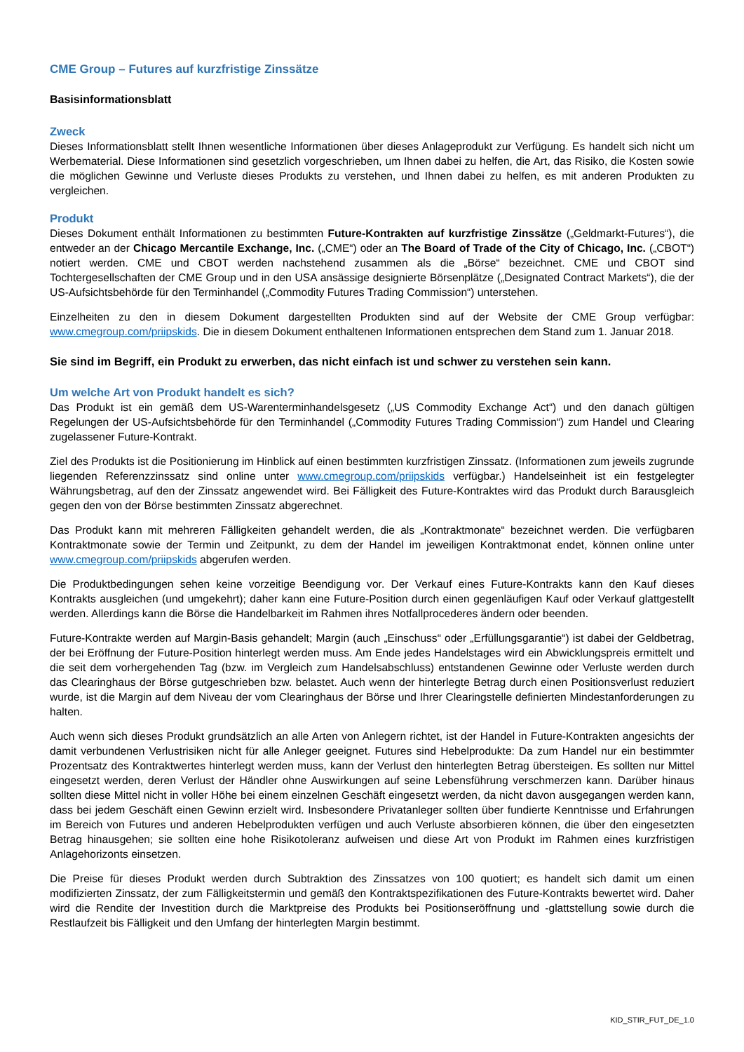CME Group – Futures auf kurzfristige Zinssätze
Basisinformationsblatt
Zweck
Dieses Informationsblatt stellt Ihnen wesentliche Informationen über dieses Anlageprodukt zur Verfügung. Es handelt sich nicht um Werbematerial. Diese Informationen sind gesetzlich vorgeschrieben, um Ihnen dabei zu helfen, die Art, das Risiko, die Kosten sowie die möglichen Gewinne und Verluste dieses Produkts zu verstehen, und Ihnen dabei zu helfen, es mit anderen Produkten zu vergleichen.
Produkt
Dieses Dokument enthält Informationen zu bestimmten Future-Kontrakten auf kurzfristige Zinssätze („Geldmarkt-Futures“), die entweder an der Chicago Mercantile Exchange, Inc. („CME“) oder an The Board of Trade of the City of Chicago, Inc. („CBOT“) notiert werden. CME und CBOT werden nachstehend zusammen als die „Börse“ bezeichnet. CME und CBOT sind Tochtergesellschaften der CME Group und in den USA ansässige designierte Börsenplätze („Designated Contract Markets“), die der US-Aufsichtsbehörde für den Terminhandel („Commodity Futures Trading Commission“) unterstehen.
Einzelheiten zu den in diesem Dokument dargestellten Produkten sind auf der Website der CME Group verfügbar: www.cmegroup.com/priipskids. Die in diesem Dokument enthaltenen Informationen entsprechen dem Stand zum 1. Januar 2018.
Sie sind im Begriff, ein Produkt zu erwerben, das nicht einfach ist und schwer zu verstehen sein kann.
Um welche Art von Produkt handelt es sich?
Das Produkt ist ein gemäß dem US-Warenterminhandelsgesetz („US Commodity Exchange Act“) und den danach gültigen Regelungen der US-Aufsichtsbehörde für den Terminhandel („Commodity Futures Trading Commission“) zum Handel und Clearing zugelassener Future-Kontrakt.
Ziel des Produkts ist die Positionierung im Hinblick auf einen bestimmten kurzfristigen Zinssatz. (Informationen zum jeweils zugrunde liegenden Referenzzinssatz sind online unter www.cmegroup.com/priipskids verfügbar.) Handelseinheit ist ein festgelegter Währungsbetrag, auf den der Zinssatz angewendet wird. Bei Fälligkeit des Future-Kontraktes wird das Produkt durch Barausgleich gegen den von der Börse bestimmten Zinssatz abgerechnet.
Das Produkt kann mit mehreren Fälligkeiten gehandelt werden, die als „Kontraktmonate“ bezeichnet werden. Die verfügbaren Kontraktmonate sowie der Termin und Zeitpunkt, zu dem der Handel im jeweiligen Kontraktmonat endet, können online unter www.cmegroup.com/priipskids abgerufen werden.
Die Produktbedingungen sehen keine vorzeitige Beendigung vor. Der Verkauf eines Future-Kontrakts kann den Kauf dieses Kontrakts ausgleichen (und umgekehrt); daher kann eine Future-Position durch einen gegenläufigen Kauf oder Verkauf glattgestellt werden. Allerdings kann die Börse die Handelbarkeit im Rahmen ihres Notfallprocederes ändern oder beenden.
Future-Kontrakte werden auf Margin-Basis gehandelt; Margin (auch „Einschuss“ oder „Erfüllungsgarantie“) ist dabei der Geldbetrag, der bei Eröffnung der Future-Position hinterlegt werden muss. Am Ende jedes Handelstages wird ein Abwicklungspreis ermittelt und die seit dem vorhergehenden Tag (bzw. im Vergleich zum Handelsabschluss) entstandenen Gewinne oder Verluste werden durch das Clearinghaus der Börse gutgeschrieben bzw. belastet. Auch wenn der hinterlegte Betrag durch einen Positionsverlust reduziert wurde, ist die Margin auf dem Niveau der vom Clearinghaus der Börse und Ihrer Clearingstelle definierten Mindestanforderungen zu halten.
Auch wenn sich dieses Produkt grundsätzlich an alle Arten von Anlegern richtet, ist der Handel in Future-Kontrakten angesichts der damit verbundenen Verlustrisiken nicht für alle Anleger geeignet. Futures sind Hebelprodukte: Da zum Handel nur ein bestimmter Prozentsatz des Kontraktwertes hinterlegt werden muss, kann der Verlust den hinterlegten Betrag übersteigen. Es sollten nur Mittel eingesetzt werden, deren Verlust der Händler ohne Auswirkungen auf seine Lebensführung verschmerzen kann. Darüber hinaus sollten diese Mittel nicht in voller Höhe bei einem einzelnen Geschäft eingesetzt werden, da nicht davon ausgegangen werden kann, dass bei jedem Geschäft einen Gewinn erzielt wird. Insbesondere Privatanleger sollten über fundierte Kenntnisse und Erfahrungen im Bereich von Futures und anderen Hebelprodukten verfügen und auch Verluste absorbieren können, die über den eingesetzten Betrag hinausgehen; sie sollten eine hohe Risikotoleranz aufweisen und diese Art von Produkt im Rahmen eines kurzfristigen Anlagehorizonts einsetzen.
Die Preise für dieses Produkt werden durch Subtraktion des Zinssatzes von 100 quotiert; es handelt sich damit um einen modifizierten Zinssatz, der zum Fälligkeitstermin und gemäß den Kontraktspezifikationen des Future-Kontrakts bewertet wird. Daher wird die Rendite der Investition durch die Marktpreise des Produkts bei Positionseröffnung und -glattstellung sowie durch die Restlaufzeit bis Fälligkeit und den Umfang der hinterlegten Margin bestimmt.
KID_STIR_FUT_DE_1.0